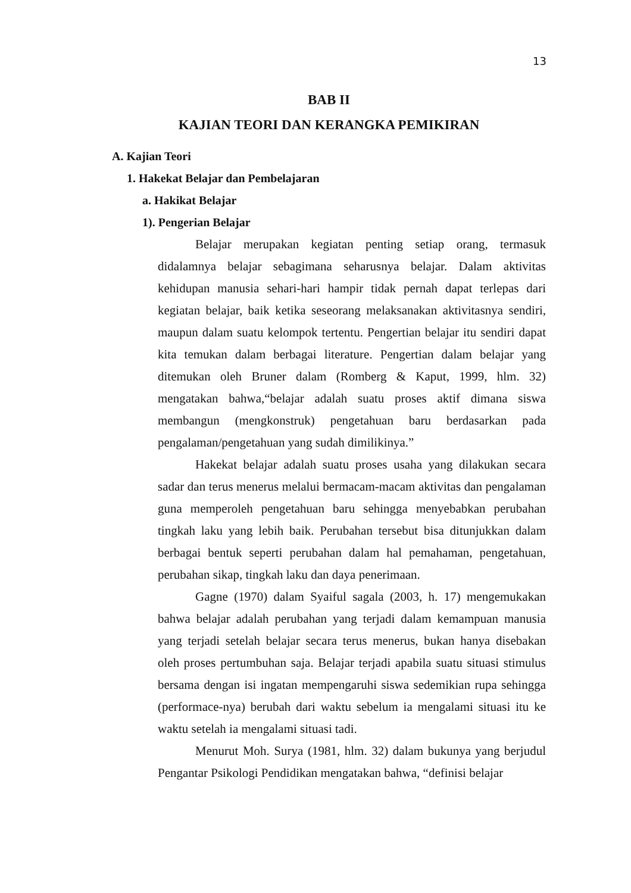13
BAB II
KAJIAN TEORI DAN KERANGKA PEMIKIRAN
A. Kajian Teori
1. Hakekat Belajar dan Pembelajaran
a. Hakikat Belajar
1). Pengerian Belajar
Belajar merupakan kegiatan penting setiap orang, termasuk didalamnya belajar sebagimana seharusnya belajar. Dalam aktivitas kehidupan manusia sehari-hari hampir tidak pernah dapat terlepas dari kegiatan belajar, baik ketika seseorang melaksanakan aktivitasnya sendiri, maupun dalam suatu kelompok tertentu. Pengertian belajar itu sendiri dapat kita temukan dalam berbagai literature. Pengertian dalam belajar yang ditemukan oleh Bruner dalam (Romberg & Kaput, 1999, hlm. 32) mengatakan bahwa,“belajar adalah suatu proses aktif dimana siswa membangun (mengkonstruk) pengetahuan baru berdasarkan pada pengalaman/pengetahuan yang sudah dimilikinya.”
Hakekat belajar adalah suatu proses usaha yang dilakukan secara sadar dan terus menerus melalui bermacam-macam aktivitas dan pengalaman guna memperoleh pengetahuan baru sehingga menyebabkan perubahan tingkah laku yang lebih baik. Perubahan tersebut bisa ditunjukkan dalam berbagai bentuk seperti perubahan dalam hal pemahaman, pengetahuan, perubahan sikap, tingkah laku dan daya penerimaan.
Gagne (1970) dalam Syaiful sagala (2003, h. 17) mengemukakan bahwa belajar adalah perubahan yang terjadi dalam kemampuan manusia yang terjadi setelah belajar secara terus menerus, bukan hanya disebakan oleh proses pertumbuhan saja. Belajar terjadi apabila suatu situasi stimulus bersama dengan isi ingatan mempengaruhi siswa sedemikian rupa sehingga (performace-nya) berubah dari waktu sebelum ia mengalami situasi itu ke waktu setelah ia mengalami situasi tadi.
Menurut Moh. Surya (1981, hlm. 32) dalam bukunya yang berjudul Pengantar Psikologi Pendidikan mengatakan bahwa, “definisi belajar